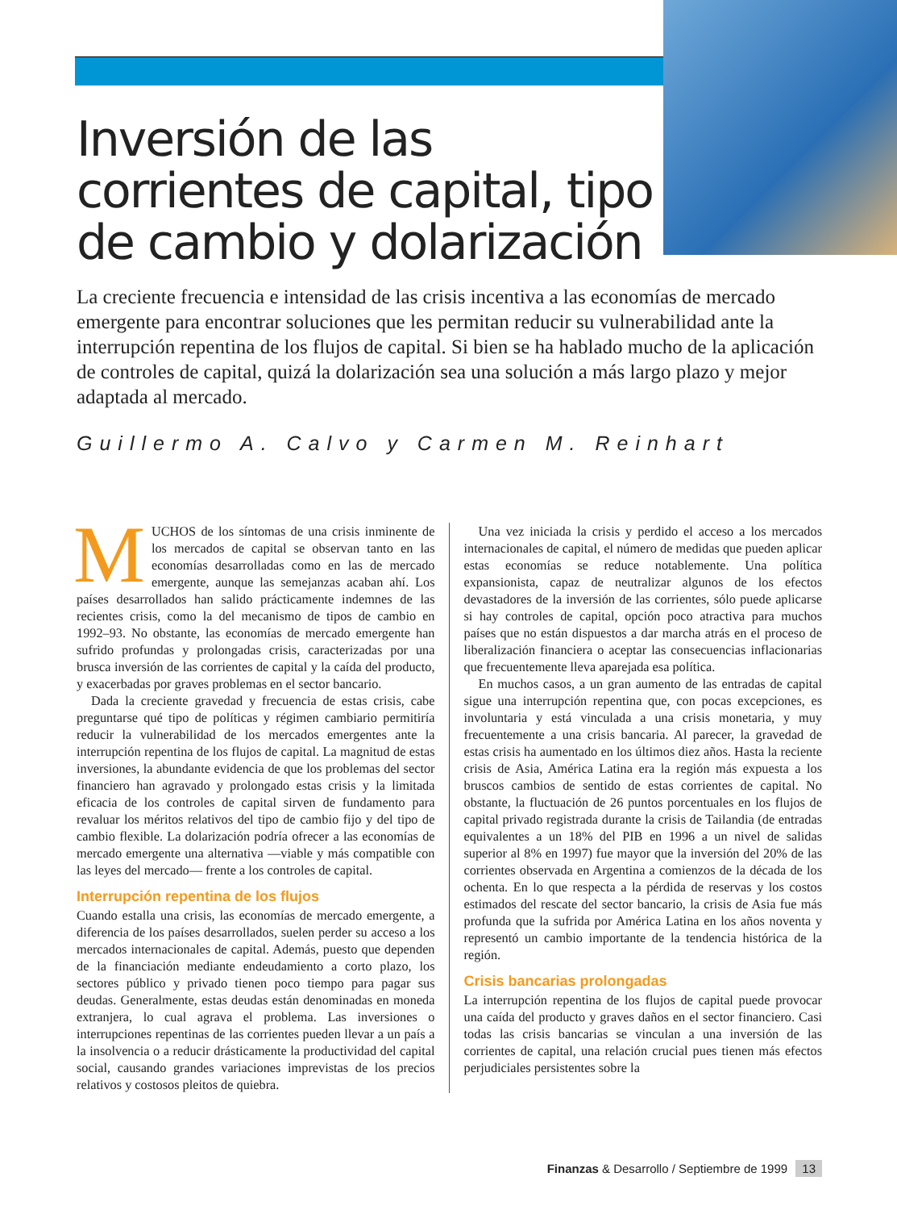Inversión de las corrientes de capital, tipo de cambio y dolarización
La creciente frecuencia e intensidad de las crisis incentiva a las economías de mercado emergente para encontrar soluciones que les permitan reducir su vulnerabilidad ante la interrupción repentina de los flujos de capital. Si bien se ha hablado mucho de la aplicación de controles de capital, quizá la dolarización sea una solución a más largo plazo y mejor adaptada al mercado.
Guillermo A. Calvo y Carmen M. Reinhart
MUCHOS de los síntomas de una crisis inminente de los mercados de capital se observan tanto en las economías desarrolladas como en las de mercado emergente, aunque las semejanzas acaban ahí. Los países desarrollados han salido prácticamente indemnes de las recientes crisis, como la del mecanismo de tipos de cambio en 1992–93. No obstante, las economías de mercado emergente han sufrido profundas y prolongadas crisis, caracterizadas por una brusca inversión de las corrientes de capital y la caída del producto, y exacerbadas por graves problemas en el sector bancario.
Dada la creciente gravedad y frecuencia de estas crisis, cabe preguntarse qué tipo de políticas y régimen cambiario permitiría reducir la vulnerabilidad de los mercados emergentes ante la interrupción repentina de los flujos de capital. La magnitud de estas inversiones, la abundante evidencia de que los problemas del sector financiero han agravado y prolongado estas crisis y la limitada eficacia de los controles de capital sirven de fundamento para revaluar los méritos relativos del tipo de cambio fijo y del tipo de cambio flexible. La dolarización podría ofrecer a las economías de mercado emergente una alternativa —viable y más compatible con las leyes del mercado— frente a los controles de capital.
Interrupción repentina de los flujos
Cuando estalla una crisis, las economías de mercado emergente, a diferencia de los países desarrollados, suelen perder su acceso a los mercados internacionales de capital. Además, puesto que dependen de la financiación mediante endeudamiento a corto plazo, los sectores público y privado tienen poco tiempo para pagar sus deudas. Generalmente, estas deudas están denominadas en moneda extranjera, lo cual agrava el problema. Las inversiones o interrupciones repentinas de las corrientes pueden llevar a un país a la insolvencia o a reducir drásticamente la productividad del capital social, causando grandes variaciones imprevistas de los precios relativos y costosos pleitos de quiebra.
Una vez iniciada la crisis y perdido el acceso a los mercados internacionales de capital, el número de medidas que pueden aplicar estas economías se reduce notablemente. Una política expansionista, capaz de neutralizar algunos de los efectos devastadores de la inversión de las corrientes, sólo puede aplicarse si hay controles de capital, opción poco atractiva para muchos países que no están dispuestos a dar marcha atrás en el proceso de liberalización financiera o aceptar las consecuencias inflacionarias que frecuentemente lleva aparejada esa política.
En muchos casos, a un gran aumento de las entradas de capital sigue una interrupción repentina que, con pocas excepciones, es involuntaria y está vinculada a una crisis monetaria, y muy frecuentemente a una crisis bancaria. Al parecer, la gravedad de estas crisis ha aumentado en los últimos diez años. Hasta la reciente crisis de Asia, América Latina era la región más expuesta a los bruscos cambios de sentido de estas corrientes de capital. No obstante, la fluctuación de 26 puntos porcentuales en los flujos de capital privado registrada durante la crisis de Tailandia (de entradas equivalentes a un 18% del PIB en 1996 a un nivel de salidas superior al 8% en 1997) fue mayor que la inversión del 20% de las corrientes observada en Argentina a comienzos de la década de los ochenta. En lo que respecta a la pérdida de reservas y los costos estimados del rescate del sector bancario, la crisis de Asia fue más profunda que la sufrida por América Latina en los años noventa y representó un cambio importante de la tendencia histórica de la región.
Crisis bancarias prolongadas
La interrupción repentina de los flujos de capital puede provocar una caída del producto y graves daños en el sector financiero. Casi todas las crisis bancarias se vinculan a una inversión de las corrientes de capital, una relación crucial pues tienen más efectos perjudiciales persistentes sobre la
Finanzas & Desarrollo / Septiembre de 1999 13